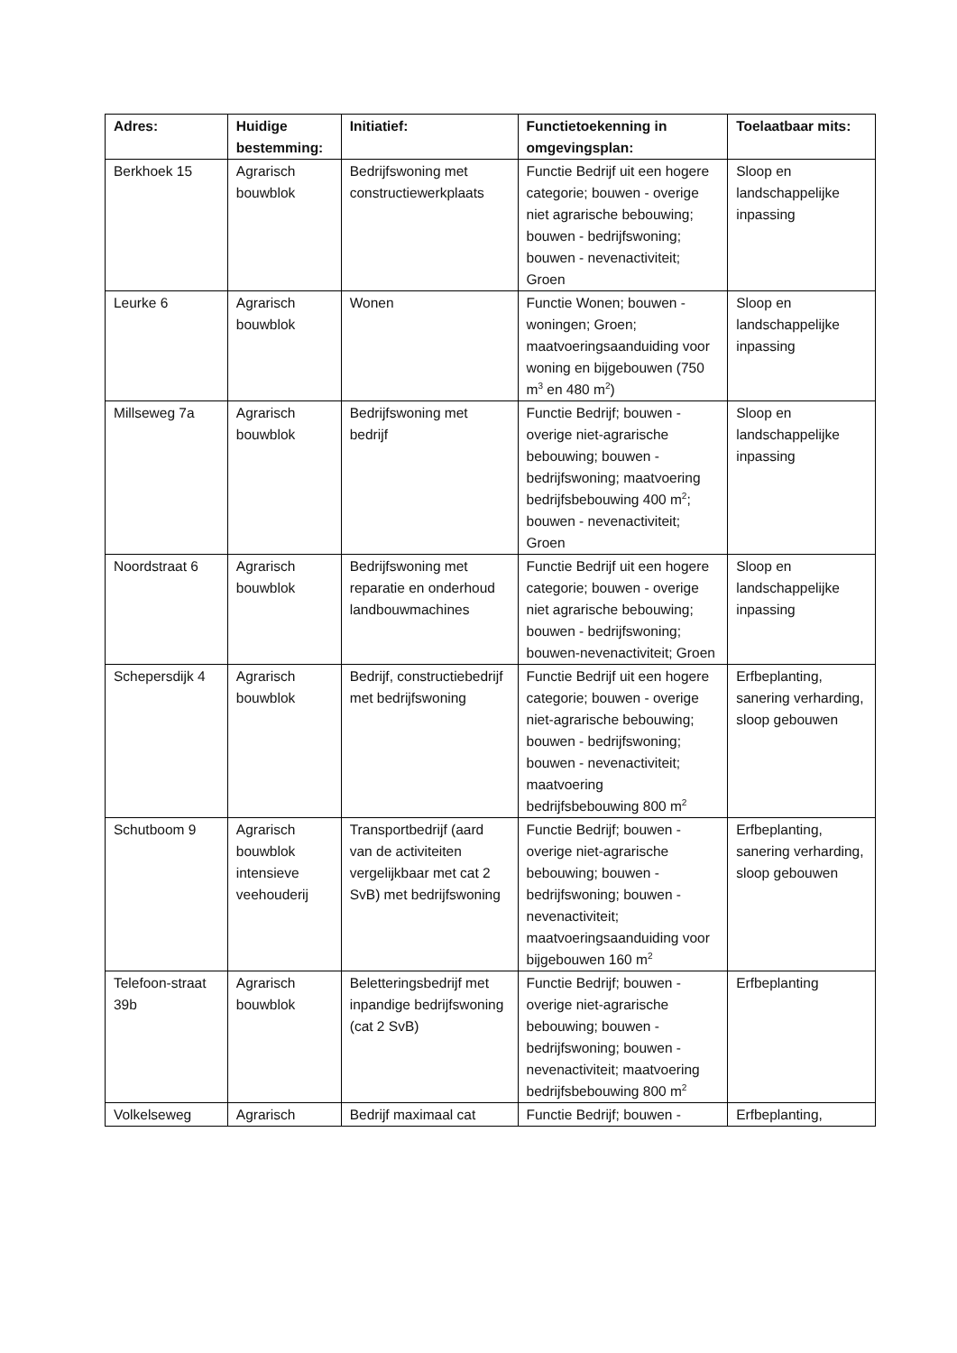| Adres: | Huidige bestemming: | Initiatief: | Functietoekenning in omgevingsplan: | Toelaatbaar mits: |
| --- | --- | --- | --- | --- |
| Berkhoek 15 | Agrarisch bouwblok | Bedrijfswoning met constructiewerkplaats | Functie Bedrijf uit een hogere categorie; bouwen - overige niet agrarische bebouwing; bouwen - bedrijfswoning; bouwen - nevenactiviteit; Groen | Sloop en landschappelijke inpassing |
| Leurke 6 | Agrarisch bouwblok | Wonen | Functie Wonen; bouwen - woningen; Groen; maatvoeringsaanduiding voor woning en bijgebouwen (750 m<sup>3</sup> en 480 m<sup>2</sup>) | Sloop en landschappelijke inpassing |
| Millseweg 7a | Agrarisch bouwblok | Bedrijfswoning met bedrijf | Functie Bedrijf; bouwen - overige niet-agrarische bebouwing; bouwen - bedrijfswoning; maatvoering bedrijfsbebouwing 400 m<sup>2</sup>; bouwen - nevenactiviteit; Groen | Sloop en landschappelijke inpassing |
| Noordstraat 6 | Agrarisch bouwblok | Bedrijfswoning met reparatie en onderhoud landbouwmachines | Functie Bedrijf uit een hogere categorie; bouwen - overige niet agrarische bebouwing; bouwen - bedrijfswoning; bouwen-nevenactiviteit; Groen | Sloop en landschappelijke inpassing |
| Schepersdijk 4 | Agrarisch bouwblok | Bedrijf, constructiebedrijf met bedrijfswoning | Functie Bedrijf uit een hogere categorie; bouwen - overige niet-agrarische bebouwing; bouwen - bedrijfswoning; bouwen - nevenactiviteit; maatvoering bedrijfsbebouwing 800 m<sup>2</sup> | Erfbeplanting, sanering verharding, sloop gebouwen |
| Schutboom 9 | Agrarisch bouwblok intensieve veehouderij | Transportbedrijf (aard van de activiteiten vergelijkbaar met cat 2 SvB) met bedrijfswoning | Functie Bedrijf; bouwen - overige niet-agrarische bebouwing; bouwen - bedrijfswoning; bouwen - nevenactiviteit; maatvoeringsaanduiding voor bijgebouwen 160 m<sup>2</sup> | Erfbeplanting, sanering verharding, sloop gebouwen |
| Telefoon-straat 39b | Agrarisch bouwblok | Beletteringsbedrijf met inpandige bedrijfswoning (cat 2 SvB) | Functie Bedrijf; bouwen - overige niet-agrarische bebouwing; bouwen - bedrijfswoning; bouwen - nevenactiviteit; maatvoering bedrijfsbebouwing 800 m<sup>2</sup> | Erfbeplanting |
| Volkelseweg | Agrarisch | Bedrijf maximaal cat | Functie Bedrijf; bouwen - | Erfbeplanting, |